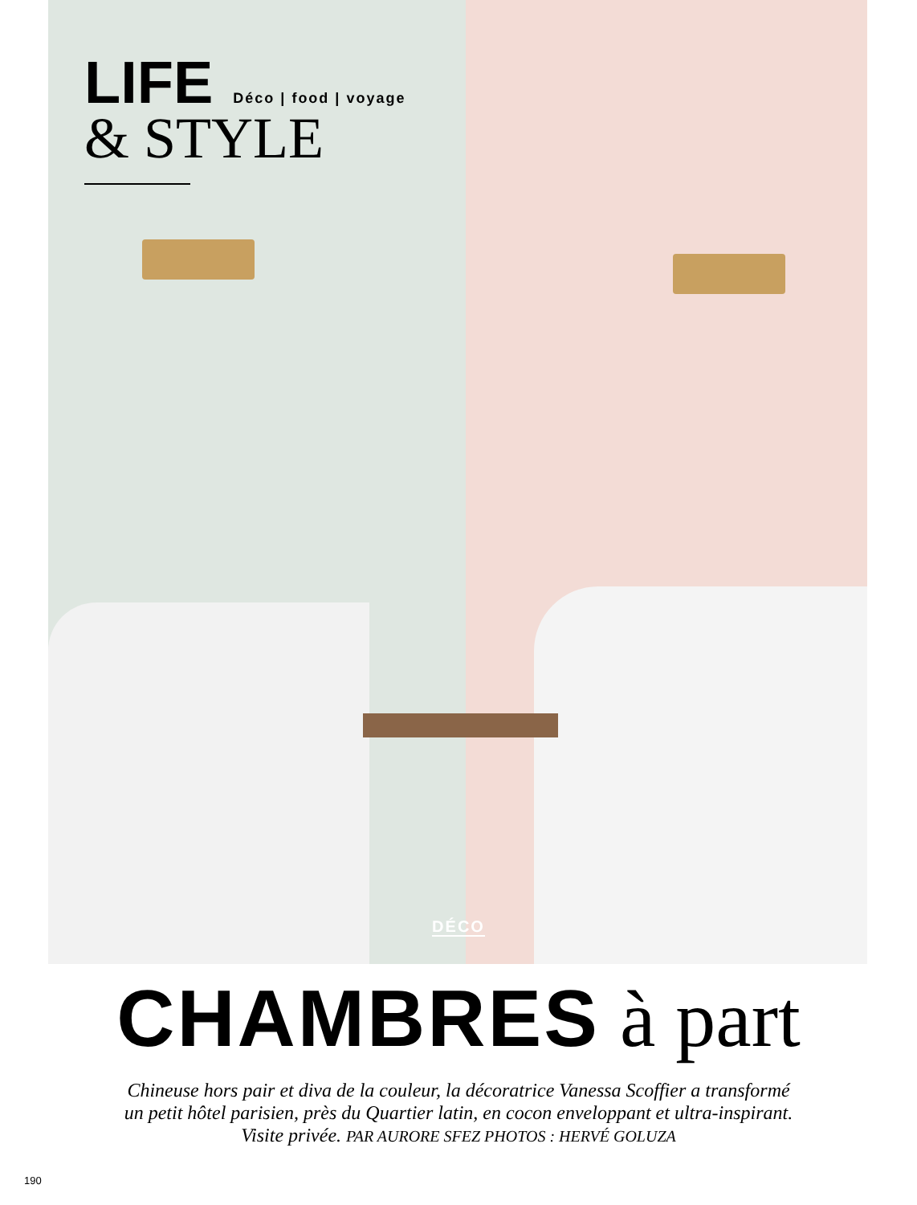LIFE Déco | food | voyage
& STYLE
DÉCO
CHAMBRES à part
Chineuse hors pair et diva de la couleur, la décoratrice Vanessa Scoffier a transformé
un petit hôtel parisien, près du Quartier latin, en cocon enveloppant et ultra-inspirant.
Visite privée. PAR AURORE SFEZ PHOTOS : HERVÉ GOLUZA
190